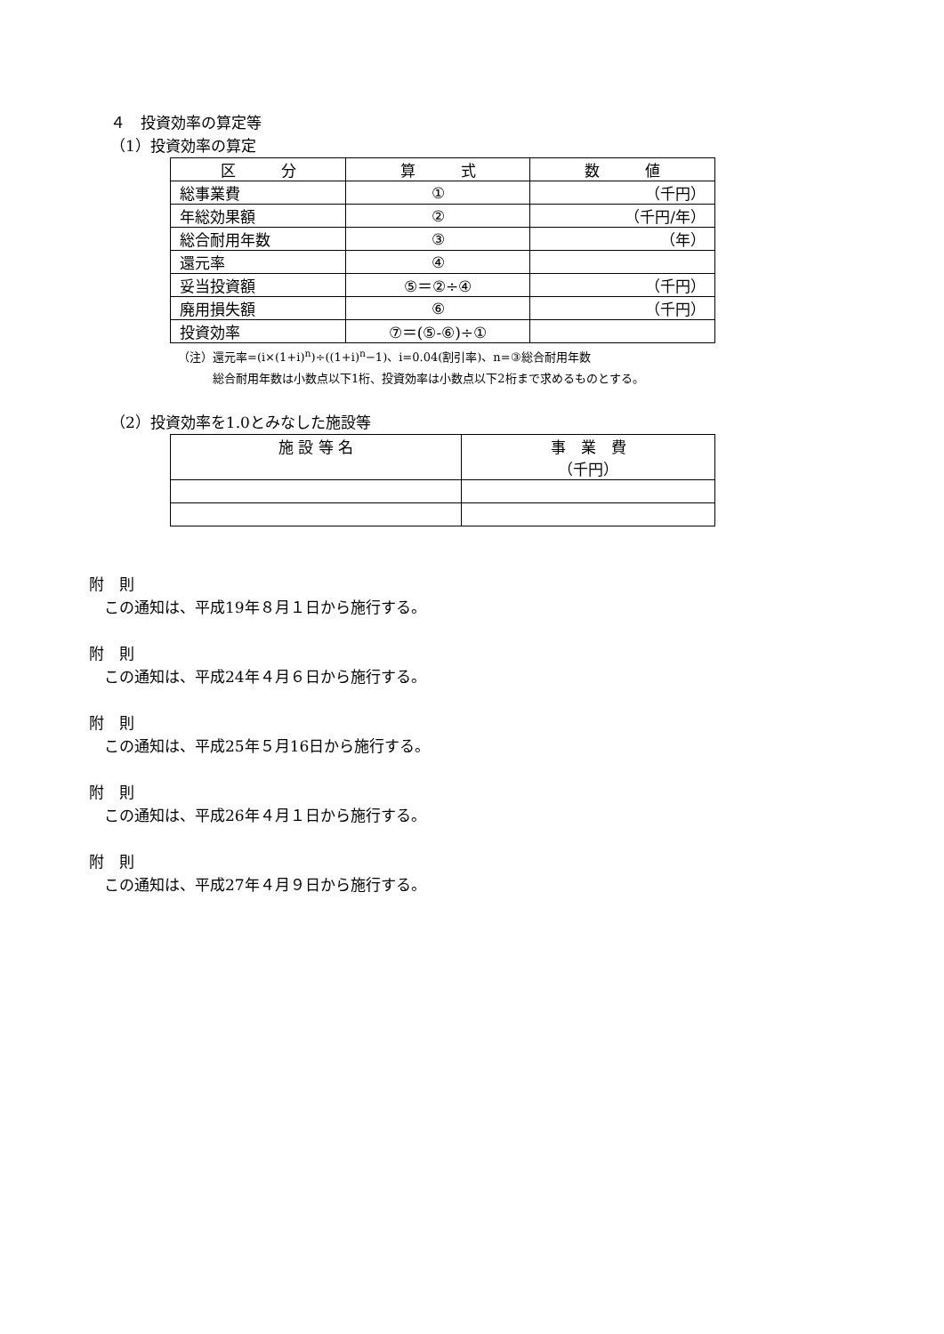４　投資効率の算定等
（1）投資効率の算定
| 区 分 | 算 式 | 数 値 |
| --- | --- | --- |
| 総事業費 | ① | （千円） |
| 年総効果額 | ② | （千円/年） |
| 総合耐用年数 | ③ | （年） |
| 還元率 | ④ | |
| 妥当投資額 | ⑤＝②÷④ | （千円） |
| 廃用損失額 | ⑥ | （千円） |
| 投資効率 | ⑦＝(⑤-⑥)÷① | |
（注）還元率=(i×(1+i)<sup>n</sup>)÷((1+i)<sup>n</sup>−1)、i=0.04(割引率)、n=③総合耐用年数
　　　総合耐用年数は小数点以下1桁、投資効率は小数点以下2桁まで求めるものとする。
（2）投資効率を1.0とみなした施設等
| 施 設 等 名 | 事 業 費 （千円） |
| --- | --- |
附　則
　この通知は、平成19年８月１日から施行する。
附　則
　この通知は、平成24年４月６日から施行する。
附　則
　この通知は、平成25年５月16日から施行する。
附　則
　この通知は、平成26年４月１日から施行する。
附　則
　この通知は、平成27年４月９日から施行する。